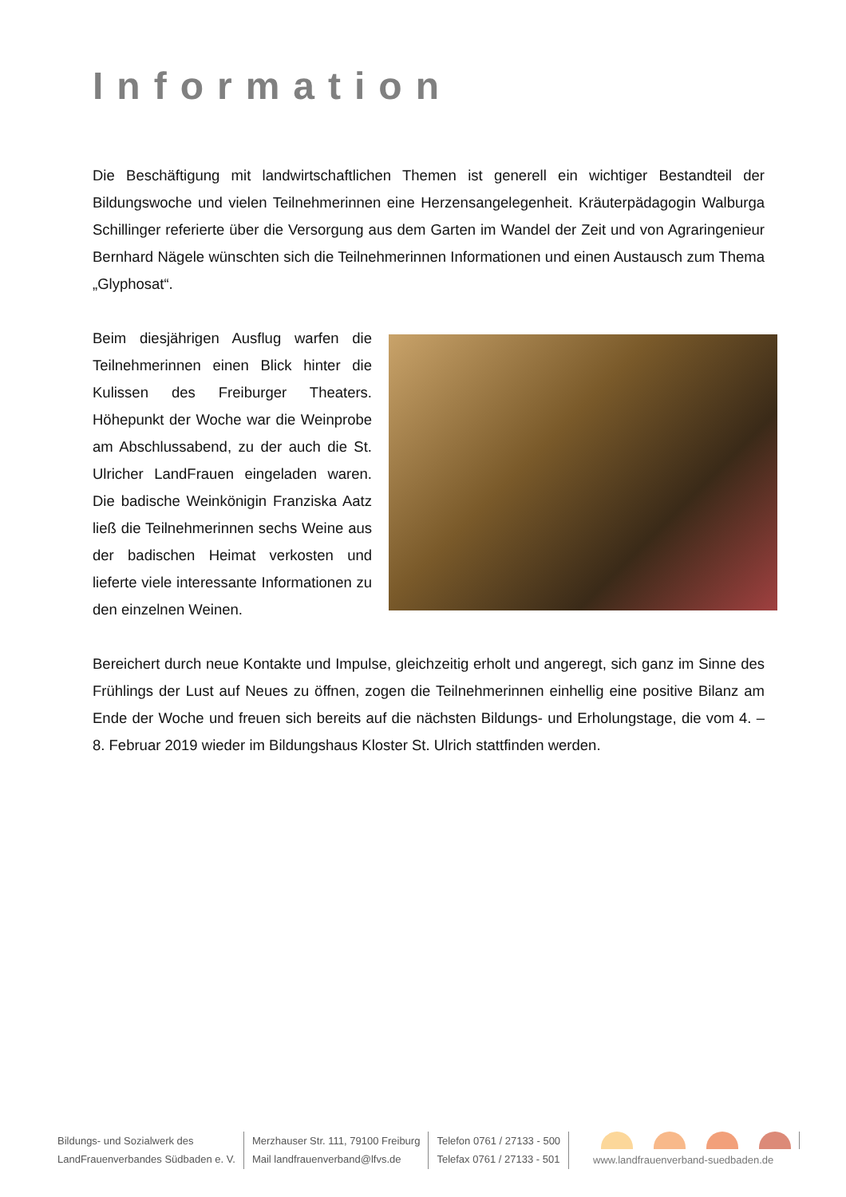Information
Die Beschäftigung mit landwirtschaftlichen Themen ist generell ein wichtiger Bestandteil der Bildungswoche und vielen Teilnehmerinnen eine Herzensangelegenheit. Kräuterpädagogin Walburga Schillinger referierte über die Versorgung aus dem Garten im Wandel der Zeit und von Agraringenieur Bernhard Nägele wünschten sich die Teilnehmerinnen Informationen und einen Austausch zum Thema „Glyphosat“.
Beim diesjährigen Ausflug warfen die Teilnehmerinnen einen Blick hinter die Kulissen des Freiburger Theaters. Höhepunkt der Woche war die Wein­probe am Abschlussabend, zu der auch die St. Ulricher LandFrauen eingeladen waren. Die badische Weinkönigin Franziska Aatz ließ die Teilnehmerinnen sechs Weine aus der badischen Heimat verkosten und lieferte viele interessante Informationen zu den einzelnen Weinen.
Bereichert durch neue Kontakte und Impulse, gleichzeitig erholt und angeregt, sich ganz im Sinne des Frühlings der Lust auf Neues zu öffnen, zogen die Teilnehmerinnen einhellig eine positive Bilanz am Ende der Woche und freuen sich bereits auf die nächsten Bildungs- und Erholungstage, die vom 4. – 8. Februar 2019 wieder im Bildungshaus Kloster St. Ulrich stattfinden werden.
Bildungs- und Sozialwerk des
LandFrauenverbandes Südbaden e. V.
Merzhauser Str. 111, 79100 Freiburg
Mail landfrauenverband@lfvs.de
Telefon 0761 / 27133 - 500
Telefax 0761 / 27133 - 501
www.landfrauenverband-suedbaden.de